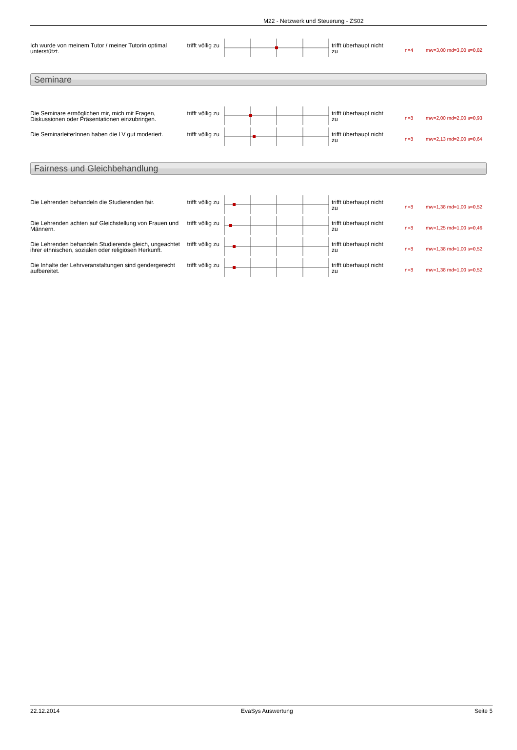M22 - Netzwerk und Steuerung - ZS02
Ich wurde von meinem Tutor / meiner Tutorin optimal unterstützt.
trifft völlig zu
trifft überhaupt nicht zu
n=4 mw=3,00 md=3,00 s=0,82
Seminare
Die Seminare ermöglichen mir, mich mit Fragen, Diskussionen oder Präsentationen einzubringen.
trifft völlig zu
trifft überhaupt nicht zu
n=8 mw=2,00 md=2,00 s=0,93
Die SeminarleiterInnen haben die LV gut moderiert.
trifft völlig zu
trifft überhaupt nicht zu
n=8 mw=2,13 md=2,00 s=0,64
Fairness und Gleichbehandlung
Die Lehrenden behandeln die Studierenden fair.
trifft völlig zu
trifft überhaupt nicht zu
n=8 mw=1,38 md=1,00 s=0,52
Die Lehrenden achten auf Gleichstellung von Frauen und Männern.
trifft völlig zu
trifft überhaupt nicht zu
n=8 mw=1,25 md=1,00 s=0,46
Die Lehrenden behandeln Studierende gleich, ungeachtet ihrer ethnischen, sozialen oder religiösen Herkunft.
trifft völlig zu
trifft überhaupt nicht zu
n=8 mw=1,38 md=1,00 s=0,52
Die Inhalte der Lehrveranstaltungen sind gendergerecht aufbereitet.
trifft völlig zu
trifft überhaupt nicht zu
n=8 mw=1,38 md=1,00 s=0,52
22.12.2014 EvaSys Auswertung Seite 5